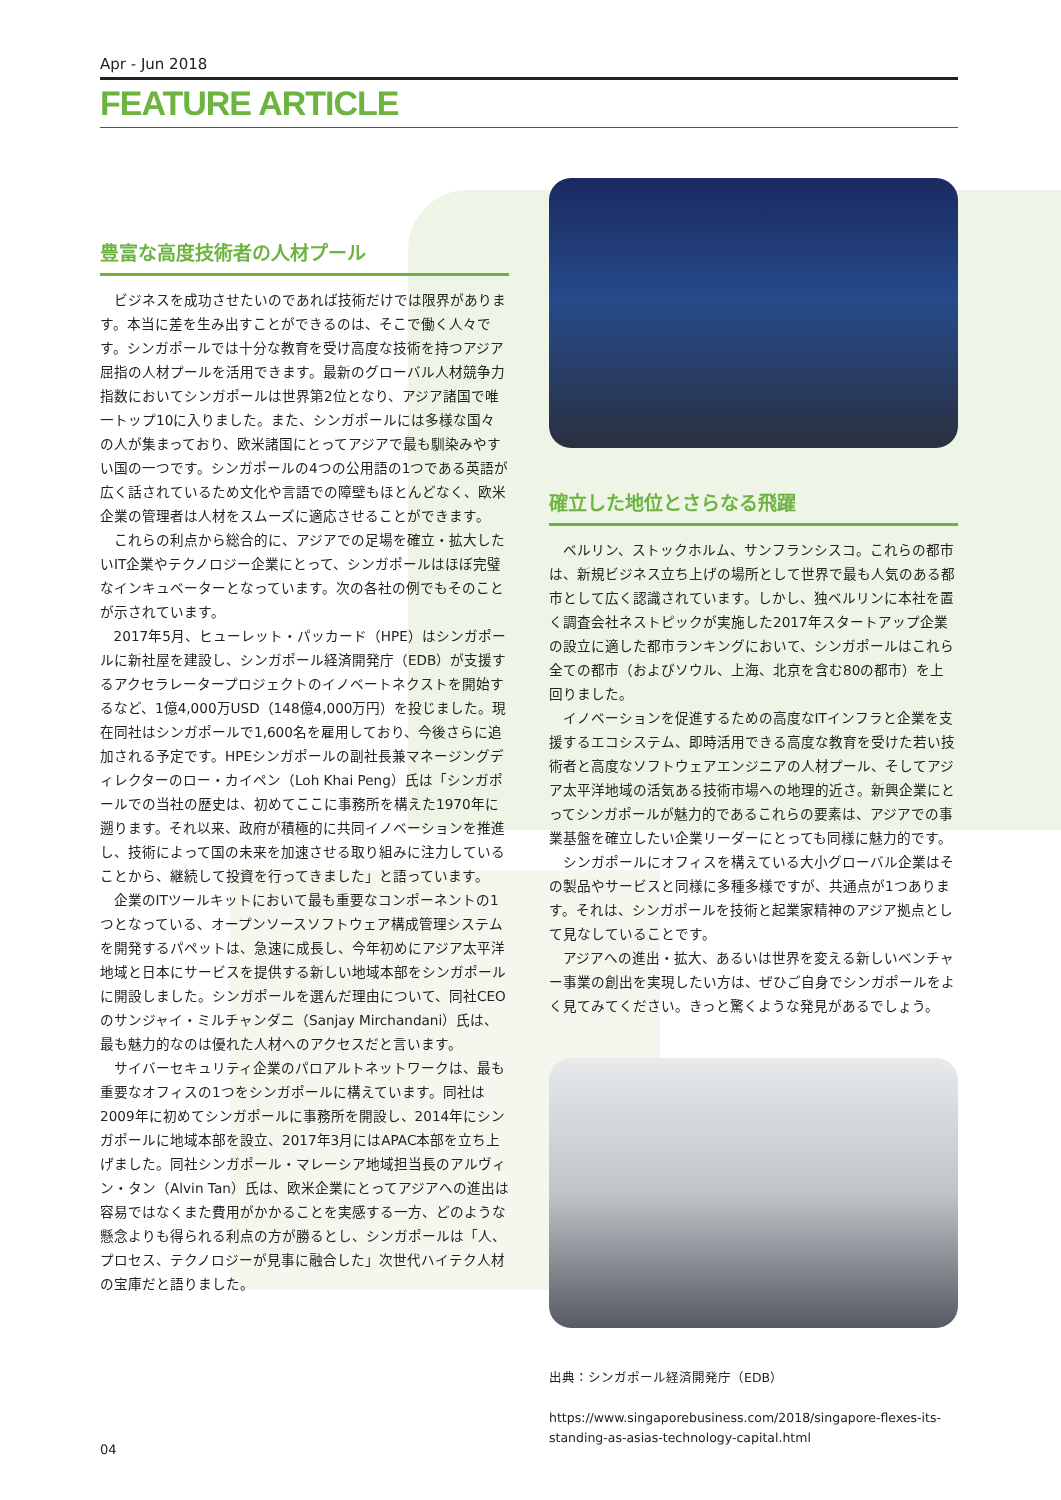Apr - Jun 2018
FEATURE ARTICLE
豊富な高度技術者の人材プール
ビジネスを成功させたいのであれば技術だけでは限界があります。本当に差を生み出すことができるのは、そこで働く人々です。シンガポールでは十分な教育を受け高度な技術を持つアジア屈指の人材プールを活用できます。最新のグローバル人材競争力指数においてシンガポールは世界第2位となり、アジア諸国で唯一トップ10に入りました。また、シンガポールには多様な国々の人が集まっており、欧米諸国にとってアジアで最も馴染みやすい国の一つです。シンガポールの4つの公用語の1つである英語が広く話されているため文化や言語での障壁もほとんどなく、欧米企業の管理者は人材をスムーズに適応させることができます。
これらの利点から総合的に、アジアでの足場を確立・拡大したいIT企業やテクノロジー企業にとって、シンガポールはほぼ完璧なインキュベーターとなっています。次の各社の例でもそのことが示されています。
2017年5月、ヒューレット・パッカード（HPE）はシンガポールに新社屋を建設し、シンガポール経済開発庁（EDB）が支援するアクセラレータープロジェクトのイノベートネクストを開始するなど、1億4,000万USD（148億4,000万円）を投じました。現在同社はシンガポールで1,600名を雇用しており、今後さらに追加される予定です。HPEシンガポールの副社長兼マネージングディレクターのロー・カイペン（Loh Khai Peng）氏は「シンガポールでの当社の歴史は、初めてここに事務所を構えた1970年に遡ります。それ以来、政府が積極的に共同イノベーションを推進し、技術によって国の未来を加速させる取り組みに注力していることから、継続して投資を行ってきました」と語っています。
企業のITツールキットにおいて最も重要なコンポーネントの1つとなっている、オープンソースソフトウェア構成管理システムを開発するパペットは、急速に成長し、今年初めにアジア太平洋地域と日本にサービスを提供する新しい地域本部をシンガポールに開設しました。シンガポールを選んだ理由について、同社CEOのサンジャイ・ミルチャンダニ（Sanjay Mirchandani）氏は、最も魅力的なのは優れた人材へのアクセスだと言います。
サイバーセキュリティ企業のパロアルトネットワークは、最も重要なオフィスの1つをシンガポールに構えています。同社は2009年に初めてシンガポールに事務所を開設し、2014年にシンガポールに地域本部を設立、2017年3月にはAPAC本部を立ち上げました。同社シンガポール・マレーシア地域担当長のアルヴィン・タン（Alvin Tan）氏は、欧米企業にとってアジアへの進出は容易ではなくまた費用がかかることを実感する一方、どのような懸念よりも得られる利点の方が勝るとし、シンガポールは「人、プロセス、テクノロジーが見事に融合した」次世代ハイテク人材の宝庫だと語りました。
確立した地位とさらなる飛躍
ベルリン、ストックホルム、サンフランシスコ。これらの都市は、新規ビジネス立ち上げの場所として世界で最も人気のある都市として広く認識されています。しかし、独ベルリンに本社を置く調査会社ネストピックが実施した2017年スタートアップ企業の設立に適した都市ランキングにおいて、シンガポールはこれら全ての都市（およびソウル、上海、北京を含む80の都市）を上回りました。
イノベーションを促進するための高度なITインフラと企業を支援するエコシステム、即時活用できる高度な教育を受けた若い技術者と高度なソフトウェアエンジニアの人材プール、そしてアジア太平洋地域の活気ある技術市場への地理的近さ。新興企業にとってシンガポールが魅力的であるこれらの要素は、アジアでの事業基盤を確立したい企業リーダーにとっても同様に魅力的です。
シンガポールにオフィスを構えている大小グローバル企業はその製品やサービスと同様に多種多様ですが、共通点が1つあります。それは、シンガポールを技術と起業家精神のアジア拠点として見なしていることです。
アジアへの進出・拡大、あるいは世界を変える新しいベンチャー事業の創出を実現したい方は、ぜひご自身でシンガポールをよく見てみてください。きっと驚くような発見があるでしょう。
出典：シンガポール経済開発庁（EDB）
https://www.singaporebusiness.com/2018/singapore-flexes-its-standing-as-asias-technology-capital.html
04